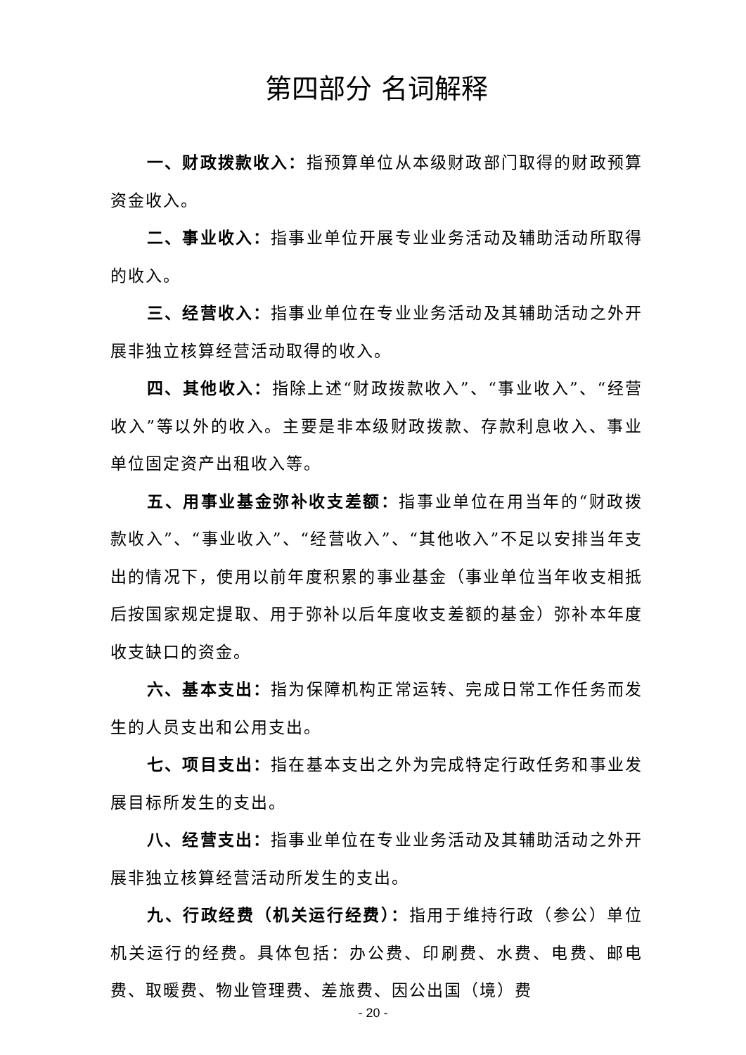第四部分 名词解释
一、财政拨款收入：指预算单位从本级财政部门取得的财政预算资金收入。
二、事业收入：指事业单位开展专业业务活动及辅助活动所取得的收入。
三、经营收入：指事业单位在专业业务活动及其辅助活动之外开展非独立核算经营活动取得的收入。
四、其他收入：指除上述“财政拨款收入”、“事业收入”、“经营收入”等以外的收入。主要是非本级财政拨款、存款利息收入、事业单位固定资产出租收入等。
五、用事业基金弥补收支差额：指事业单位在用当年的“财政拨款收入”、“事业收入”、“经营收入”、“其他收入”不足以安排当年支出的情况下，使用以前年度积累的事业基金（事业单位当年收支相抵后按国家规定提取、用于弥补以后年度收支差额的基金）弥补本年度收支缺口的资金。
六、基本支出：指为保障机构正常运转、完成日常工作任务而发生的人员支出和公用支出。
七、项目支出：指在基本支出之外为完成特定行政任务和事业发展目标所发生的支出。
八、经营支出：指事业单位在专业业务活动及其辅助活动之外开展非独立核算经营活动所发生的支出。
九、行政经费（机关运行经费）：指用于维持行政（参公）单位机关运行的经费。具体包括：办公费、印刷费、水费、电费、邮电费、取暖费、物业管理费、差旅费、因公出国（境）费
- 20 -